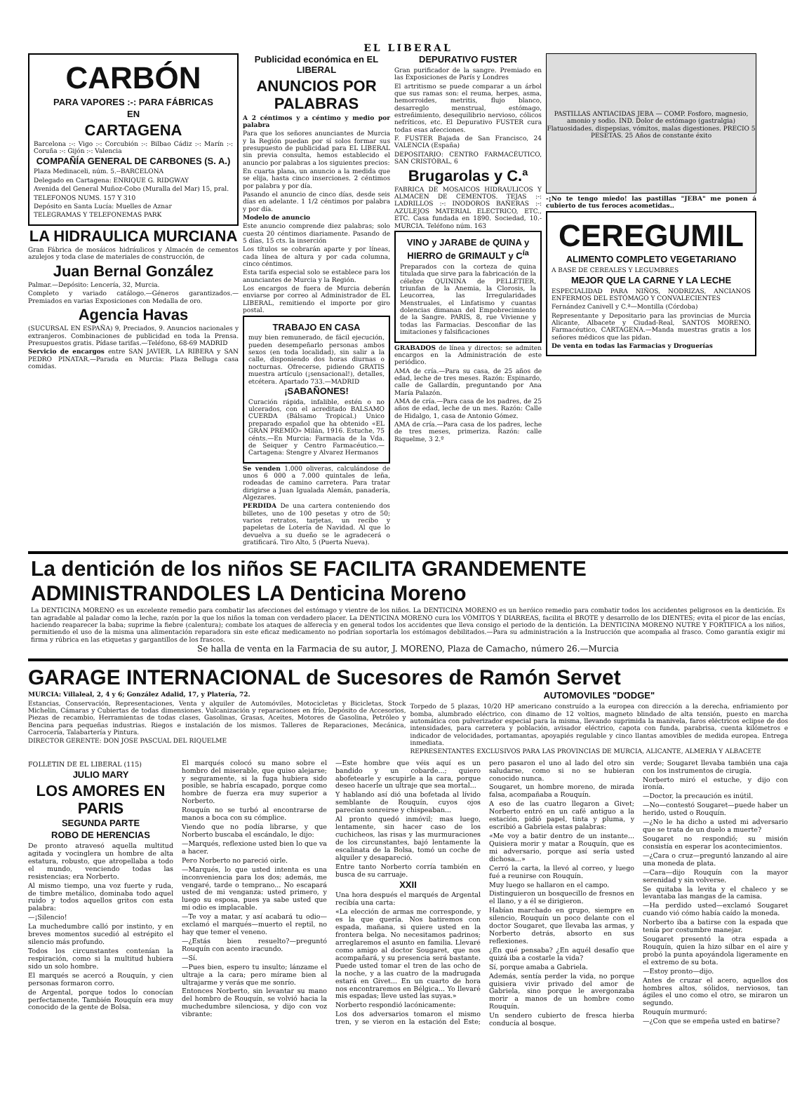EL LIBERAL
CARBÓN
PARA VAPORES :-: PARA FÁBRICAS
EN
CARTAGENA
Barcelona :-: Vigo :-: Corcubión :-: Bilbao Cádiz :-: Marín :-: Coruña :-: Gijón :-: Valencia
COMPAÑÍA GENERAL DE CARBONES (S. A.)
Plaza Medinaceli, núm. 5.--BARCELONA
Delegado en Cartagena: ENRIQUE G. RIDGWAY
Avenida del General Muñoz-Cobo (Muralla del Mar) 15, pral.
TELEFONOS NUMS. 157 Y 310
Depósito en Santa Lucía: Muelles de Aznar
TELEGRAMAS Y TELEFONEMAS PARK
LA HIDRAULICA MURCIANA
Gran Fábrica de mosáicos hidráulicos y Almacén de cementos azulejos y toda clase de materiales de construcción, de
Juan Bernal González
Palmar.—Depósito: Lencería, 32, Murcia.
Completo y variado catálogo.—Géneros garantizados.—Premiados en varias Exposiciones con Medalla de oro.
Agencia Havas
(SUCURSAL EN ESPAÑA) 9, Preciados, 9. Anuncios nacionales y extranjeros. Combinaciones de publicidad en toda la Prensa. Presupuestos gratis. Pídase tarifas.—Teléfono, 68-69 MADRID
Servicio de encargos entre SAN JAVIER, LA RIBERA y SAN PEDRO PINATAR.—Parada en Murcia: Plaza Belluga casa comidas.
Publicidad económica en EL LIBERAL
ANUNCIOS POR PALABRAS
A 2 céntimos y a céntimo y medio por palabra
Para que los señores anunciantes de Murcia y la Región puedan por sí solos formar sus presupuesto de publicidad para EL LIBERAL sin previa consulta, hemos establecido el anuncio por palabras a los siguientes precios:
En cuarta plana, un anuncio a la medida que se elija, hasta cinco inserciones. 2 céntimos por palabra y por día.
Pasando el anuncio de cinco días, desde seis días en adelante. 1 1/2 céntimos por palabra y por día.
Modelo de anuncio
Este anuncio comprende diez palabras; solo cuesta 20 céntimos diariamente. Pasando de 5 días, 15 cts. la inserción
Los títulos se cobrarán aparte y por líneas, cada línea de altura y por cada columna, cinco céntimos.
Esta tarifa especial solo se establece para los anunciantes de Murcia y la Región.
Los encargos de fuera de Murcia deberán enviarse por correo al Administrador de EL LIBERAL, remitiendo el importe por giro postal.
TRABAJO EN CASA
muy bien remunerado, de fácil ejecución, pueden desempeñarlo personas ambos sexos (en toda localidad), sin salir a la calle, disponiendo dos horas diurnas o nocturnas. Ofrecerse, pidiendo GRATIS muestra artículo (¡sensacional!), detalles, etcétera. Apartado 733.—MADRID
¡SABAÑONES!
Curación rápida, infalible, estén o no ulcerados, con el acreditado BALSAMO CUERDA (Bálsamo Tropical.) Unico preparado español que ha obtenido «EL GRAN PREMIO» Milán, 1916. Estuche, 75 cénts.—En Murcia: Farmacia de la Vda. de Seiquer y Centro Farmacéutico.—Cartagena: Stengre y Alvarez Hermanos
Se venden 1.000 oliveras, calculándose de unos 6 000 a 7.000 quintales de leña, rodeadas de camino carretera. Para tratar dirigirse a Juan Igualada Alemán, panadería, Algezares.
PERDIDA De una cartera conteniendo dos billetes, uno de 100 pesetas y otro de 50; varios retratos, tarjetas, un recibo y papeletas de Lotería de Navidad. Al que lo devuelva a su dueño se le agradecerá o gratificará. Tiro Alto, 5 (Puerta Nueva).
DEPURATIVO FUSTER
Gran purificador de la sangre. Premiado en las Exposiciones de París y Londres
El artritismo se puede comparar a un árbol que sus ramas son: el reuma, herpes, asma, hemorroides, metritis, flujo blanco, desarreglo menstrual, estómago, estreñimiento, desequilibrio nervioso, cólicos nefríticos, etc. El Depurativo FUSTER cura todas esas afecciones.
F. FUSTER Bajada de San Francisco, 24 VALENCIA (España)
DEPOSITARIO: CENTRO FARMACÉUTICO, SAN CRISTÓBAL, 6
Brugarolas y C.ª
FABRICA DE MOSAICOS HIDRAULICOS Y ALMACEN DE CEMENTOS. TEJAS :-: LADRILLOS :-: INODOROS BAÑERAS :-: AZULEJOS MATERIAL ELECTRICO, ETC., ETC. Casa fundada en 1890. Sociedad, 10.-MURCIA. Teléfono núm. 163
VINO y JARABE de QUINA y HIERRO de GRIMAULT y C<sup>ía</sup>
Preparados con la corteza de quina titulada que sirve para la fabricación de la célebre QUININA de PELLETIER, triunfan de la Anemia, la Clorosis, la Leucorrea, las Irregularidades Menstruales, el Linfatismo y cuantas dolencias dimanan del Empobrecimiento de la Sangre. PARIS, 8, rue Vivienne y todas las Farmacias. Desconfiar de las imitaciones y falsificaciones
GRABADOS de línea y directos: se admiten encargos en la Administración de este periódico.
AMA de cría.—Para su casa, de 25 años de edad, leche de tres meses. Razón: Espinardo, calle de Gallardín, preguntando por Ana María Palazón.
AMA de cría.—Para casa de los padres, de 25 años de edad, leche de un mes. Razón: Calle de Hidalgo, 1, casa de Antonio Gómez.
AMA de cría.—Para casa de los padres, leche de tres meses, primeriza. Razón: calle Riquelme, 3 2.º
PASTILLAS ANTIACIDAS JEBA — COMP. Fosforo, magnesio, amonio y sodio. IND. Dolor de estómago (gastralgia) Flatuosidades, dispepsias, vómitos, malas digestiones. PRECIO 5 PESETAS. 25 Años de constante éxito
-¡No te tengo miedo! las pastillas "JEBA" me ponen á cubierto de tus feroces acometidas..
CEREGUMIL
ALIMENTO COMPLETO VEGETARIANO
A BASE DE CEREALES Y LEGUMBRES
MEJOR QUE LA CARNE Y LA LECHE
ESPECIALIDAD PARA NIÑOS, NODRIZAS, ANCIANOS ENFERMOS DEL ESTÓMAGO Y CONVALECIENTES
Fernández Canivell y C.ª—Montilla (Córdoba)
Representante y Depositario para las provincias de Murcia Alicante, Albacete y Ciudad-Real, SANTOS MORENO. Farmacéutico, CARTAGENA.—Manda muestras gratis a los señores médicos que las pidan.
De venta en todas las Farmacias y Droguerías
La dentición de los niños SE FACILITA GRANDEMENTE ADMINISTRANDOLES LA Denticina Moreno
La DENTICINA MORENO es un excelente remedio para combatir las afecciones del estómago y vientre de los niños. La DENTICINA MORENO es un heróico remedio para combatir todos los accidentes peligrosos en la dentición. Es tan agradable al paladar como la leche, razón por la que los niños la toman con verdadero placer. La DENTICINA MORENO cura los VÓMITOS Y DIARREAS, facilita el BROTE y desarrollo de los DIENTES; evita el picor de las encías, haciendo reaparecer la baba; suprime la fiebre (calentura); combate los ataques de alferecía y en general todos los accidentes que lleva consigo el periodo de la dentición. La DENTICINA MORENO NUTRE Y FORTIFICA a los niños, permitiendo el uso de la misma una alimentación reparadora sin este eficaz medicamento no podrían soportarla los estómagos debilitados.—Para su administración a la Instrucción que acompaña al frasco. Como garantía exigir mi firma y rúbrica en las etiquetas y gargantillos de los frascos.
Se halla de venta en la Farmacia de su autor, J. MORENO, Plaza de Camacho, número 26.—Murcia
GARAGE INTERNACIONAL de Sucesores de Ramón Servet
MURCIA: Villaleal, 2, 4 y 6; González Adalid, 17, y Platería, 72.
Estancias, Conservación, Representaciones, Venta y alquiler de Automóviles, Motocicletas y Bicicletas, Stock Michelin, Cámaras y Cubiertas de todas dimensiones. Vulcanización y reparaciones en frío, Depósito de Accesorios, Piezas de recambio, Herramientas de todas clases, Gasolinas, Grasas, Aceites, Motores de Gasolina, Petróleo y Bencina para pequeñas industrias. Riegos e instalación de los mismos. Talleres de Reparaciones, Mecánica, Carrocería, Talabartería y Pintura.
DIRECTOR GERENTE: DON JOSE PASCUAL DEL RIQUELME
AUTOMOVILES "DODGE"
Torpedo de 5 plazas, 10/20 HP americano construído a la europea con dirección a la derecha, enfriamiento por bomba, alumbrado eléctrico, con dinamo de 12 voltios, magneto blindado de alta tensión, puesto en marcha automática con pulverizador especial para la misma, llevando suprimida la manivela, faros eléctricos eclipse de dos intensidades, para carretera y población, avisador eléctrico, capota con funda, parabrisa, cuenta kilómetros e indicador de velocidades, portamantas, apoyapiés regulable y cinco llantas amovibles de medida europea. Entrega inmediata.
REPRESENTANTES EXCLUSIVOS PARA LAS PROVINCIAS DE MURCIA, ALICANTE, ALMERIA Y ALBACETE
FOLLETIN DE EL LIBERAL (115)
JULIO MARY
LOS AMORES EN PARIS
SEGUNDA PARTE
ROBO DE HERENCIAS
De pronto atravesó aquella multitud agitada y vocinglera un hombre de alta estatura, robusto, que atropellaba a todo el mundo, venciendo todas las resistencias; era Norberto.
Al mismo tiempo, una voz fuerte y ruda, de timbre metálico, dominaba todo aquel ruido y todos aquellos gritos con esta palabra:
—¡Silencio!
La muchedumbre calló por instinto, y en breves momentos sucedió al estrépito el silencio más profundo.
Todos los circunstantes contenían la respiración, como si la multitud hubiera sido un solo hombre.
El marqués se acercó a Rouquín, y cien personas formaron corro.
de Argental, porque todos lo conocían perfectamente. También Rouquín era muy conocido de la gente de Bolsa.
El marqués colocó su mano sobre el hombro del miserable, que quiso alejarse; y seguramente, si la fuga hubiera sido posible, se habría escapado, porque como hombre de fuerza era muy superior a Norberto.
Rouquín no se turbó al encontrarse de manos a boca con su cómplice.
Viendo que no podía librarse, y que Norberto buscaba el escándalo, le dijo:
—Marqués, reflexione usted bien lo que va a hacer.
Pero Norberto no pareció oirle.
—Marqués, lo que usted intenta es una inconveniencia para los dos; además, me vengaré, tarde o temprano... No escapará usted de mi venganza: usted primero, y luego su esposa, pues ya sabe usted que mi odio es implacable.
—Te voy a matar, y así acabará tu odio—exclamó el marqués—muerto el reptil, no hay que temer el veneno.
—¿Estás bien resuelto?—preguntó Rouquín con acento iracundo.
—Sí.
—Pues bien, espero tu insulto; lánzame el ultraje a la cara; pero mírame bien al ultrajarme y verás que me sonrío.
Entonces Norberto, sin levantar su mano del hombro de Rouquín, se volvió hacia la muchedumbre silenciosa, y dijo con voz vibrante:
—Este hombre que véis aquí es un bandido y un cobarde...; quiero abofetearle y escupirle a la cara, porque deseo hacerle un ultraje que sea mortal...
Y hablando así dió una bofetada al lívido semblante de Rouquín, cuyos ojos parecían sonreirse y chispeaban...
Al pronto quedó inmóvil; mas luego, lentamente, sin hacer caso de los cuchicheos, las risas y las murmuraciones de los circunstantes, bajó lentamente la escalinata de la Bolsa, tomó un coche de alquiler y desapareció.
Entre tanto Norberto corría también en busca de su carruaje.
XXII
Una hora después el marqués de Argental recibía una carta:
«La elección de armas me corresponde, y es la que quería. Nos batiremos con espada, mañana, si quiere usted en la frontera belga. No necesitamos padrinos; arreglaremos el asunto en familia. Llevaré como amigo al doctor Sougaret, que nos acompañará, y su presencia será bastante. Puede usted tomar el tren de las ocho de la noche, y a las cuatro de la madrugada estará en Givet... En un cuarto de hora nos encontraremos en Bélgica... Yo llevaré mis espadas; lleve usted las suyas.»
Norberto respondió lacónicamente:
Los dos adversarios tomaron el mismo tren, y se vieron en la estación del Este; pero pasaron el uno al lado del otro sin saludarse, como si no se hubieran conocido nunca.
Sougaret, un hombre moreno, de mirada falsa, acompañaba a Rouquín.
A eso de las cuatro llegaron a Givet; Norberto entró en un café antiguo a la estación, pidió papel, tinta y pluma, y escribió a Gabriela estas palabras:
«Me voy a batir dentro de un instante... Quisiera morir y matar a Rouquín, que es mi adversario, porque así sería usted dichosa...»
Cerró la carta, la llevó al correo, y luego fué a reunirse con Rouquín.
Muy luego se hallaron en el campo.
Distinguieron un bosquecillo de fresnos en el llano, y a él se dirigieron.
Habían marchado en grupo, siempre en silencio, Rouquín un poco delante con el doctor Sougaret, que llevaba las armas, y Norberto detrás, absorto en sus reflexiones.
¿En qué pensaba? ¿En aquél desafío que quizá iba a costarle la vida?
Sí, porque amaba a Gabriela.
Además, sentía perder la vida, no porque quisiera vivir privado del amor de Gabriela, sino porque le avergonzaba morir a manos de un hombre como Rouquín.
Un sendero cubierto de fresca hierba conducía al bosque.
verde; Sougaret llevaba también una caja con los instrumentos de cirugía.
Norberto miró el estuche, y dijo con ironía.
—Doctor, la precaución es inútil.
—No—contestó Sougaret—puede haber un herido, usted o Rouquín.
—¿No le ha dicho a usted mi adversario que se trata de un duelo a muerte?
Sougaret no respondió; su misión consistía en esperar los acontecimientos.
—¿Cara o cruz—preguntó lanzando al aire una moneda de plata.
—Cara—dijo Rouquín con la mayor serenidad y sin volverse.
Se quitaba la levita y el chaleco y se levantaba las mangas de la camisa.
—Ha perdido usted—exclamó Sougaret cuando vió cómo había caído la moneda.
Norberto iba a batirse con la espada que tenía por costumbre manejar.
Sougaret presentó la otra espada a Rouquín, quien la hizo silbar en el aire y probó la punta apoyándola ligeramente en el extremo de su bota.
—Estoy pronto—dijo.
Antes de cruzar el acero, aquellos dos hombres altos, sólidos, nerviosos, tan ágiles el uno como el otro, se miraron un segundo.
Rouquín murmuró:
—¿Con que se empeña usted en batirse?